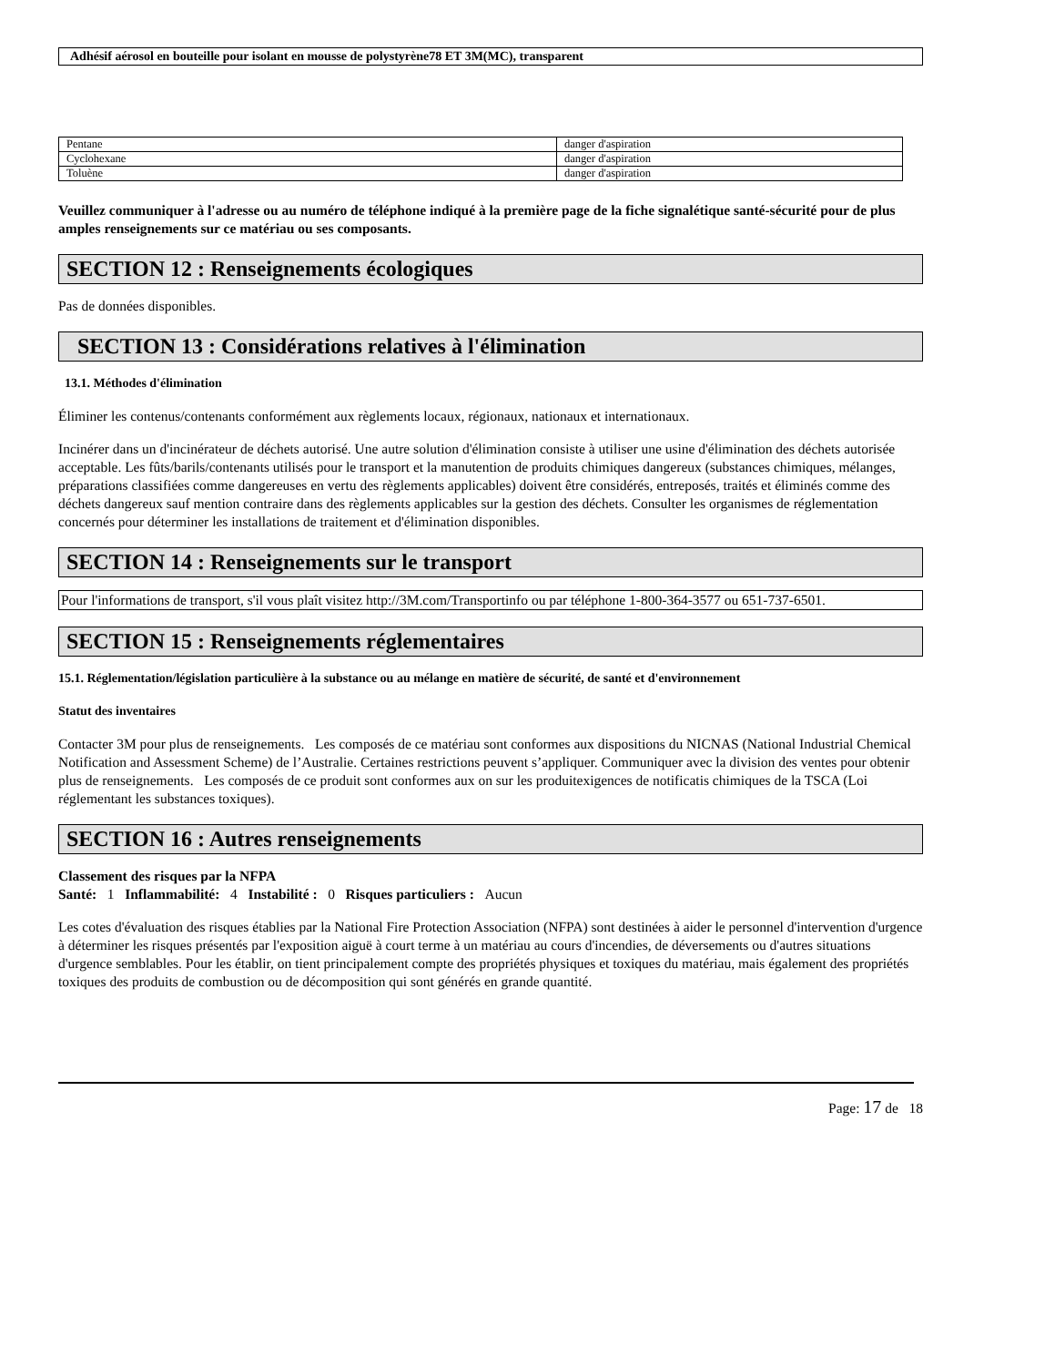Adhésif aérosol en bouteille pour isolant en mousse de polystyrène78 ET 3M(MC), transparent
| Pentane | danger d'aspiration |
| Cyclohexane | danger d'aspiration |
| Toluène | danger d'aspiration |
Veuillez communiquer à l'adresse ou au numéro de téléphone indiqué à la première page de la fiche signalétique santé-sécurité pour de plus amples renseignements sur ce matériau ou ses composants.
SECTION 12 : Renseignements écologiques
Pas de données disponibles.
SECTION 13 : Considérations relatives à l'élimination
13.1. Méthodes d'élimination
Éliminer les contenus/contenants conformément aux règlements locaux, régionaux, nationaux et internationaux.
Incinérer dans un d'incinérateur de déchets autorisé. Une autre solution d'élimination consiste à utiliser une usine d'élimination des déchets autorisée acceptable. Les fûts/barils/contenants utilisés pour le transport et la manutention de produits chimiques dangereux (substances chimiques, mélanges, préparations classifiées comme dangereuses en vertu des règlements applicables) doivent être considérés, entreposés, traités et éliminés comme des déchets dangereux sauf mention contraire dans des règlements applicables sur la gestion des déchets. Consulter les organismes de réglementation concernés pour déterminer les installations de traitement et d'élimination disponibles.
SECTION 14 : Renseignements sur le transport
Pour l'informations de transport, s'il vous plaît visitez http://3M.com/Transportinfo ou par téléphone 1-800-364-3577 ou 651-737-6501.
SECTION 15 : Renseignements réglementaires
15.1. Réglementation/législation particulière à la substance ou au mélange en matière de sécurité, de santé et d'environnement
Statut des inventaires
Contacter 3M pour plus de renseignements. Les composés de ce matériau sont conformes aux dispositions du NICNAS (National Industrial Chemical Notification and Assessment Scheme) de l’Australie. Certaines restrictions peuvent s’appliquer. Communiquer avec la division des ventes pour obtenir plus de renseignements. Les composés de ce produit sont conformes aux on sur les produitexigences de notificatis chimiques de la TSCA (Loi réglementant les substances toxiques).
SECTION 16 : Autres renseignements
Classement des risques par la NFPA
Santé: 1 Inflammabilité: 4 Instabilité : 0 Risques particuliers : Aucun
Les cotes d'évaluation des risques établies par la National Fire Protection Association (NFPA) sont destinées à aider le personnel d'intervention d'urgence à déterminer les risques présentés par l'exposition aiguë à court terme à un matériau au cours d'incendies, de déversements ou d'autres situations d'urgence semblables. Pour les établir, on tient principalement compte des propriétés physiques et toxiques du matériau, mais également des propriétés toxiques des produits de combustion ou de décomposition qui sont générés en grande quantité.
Page: 17 de 18